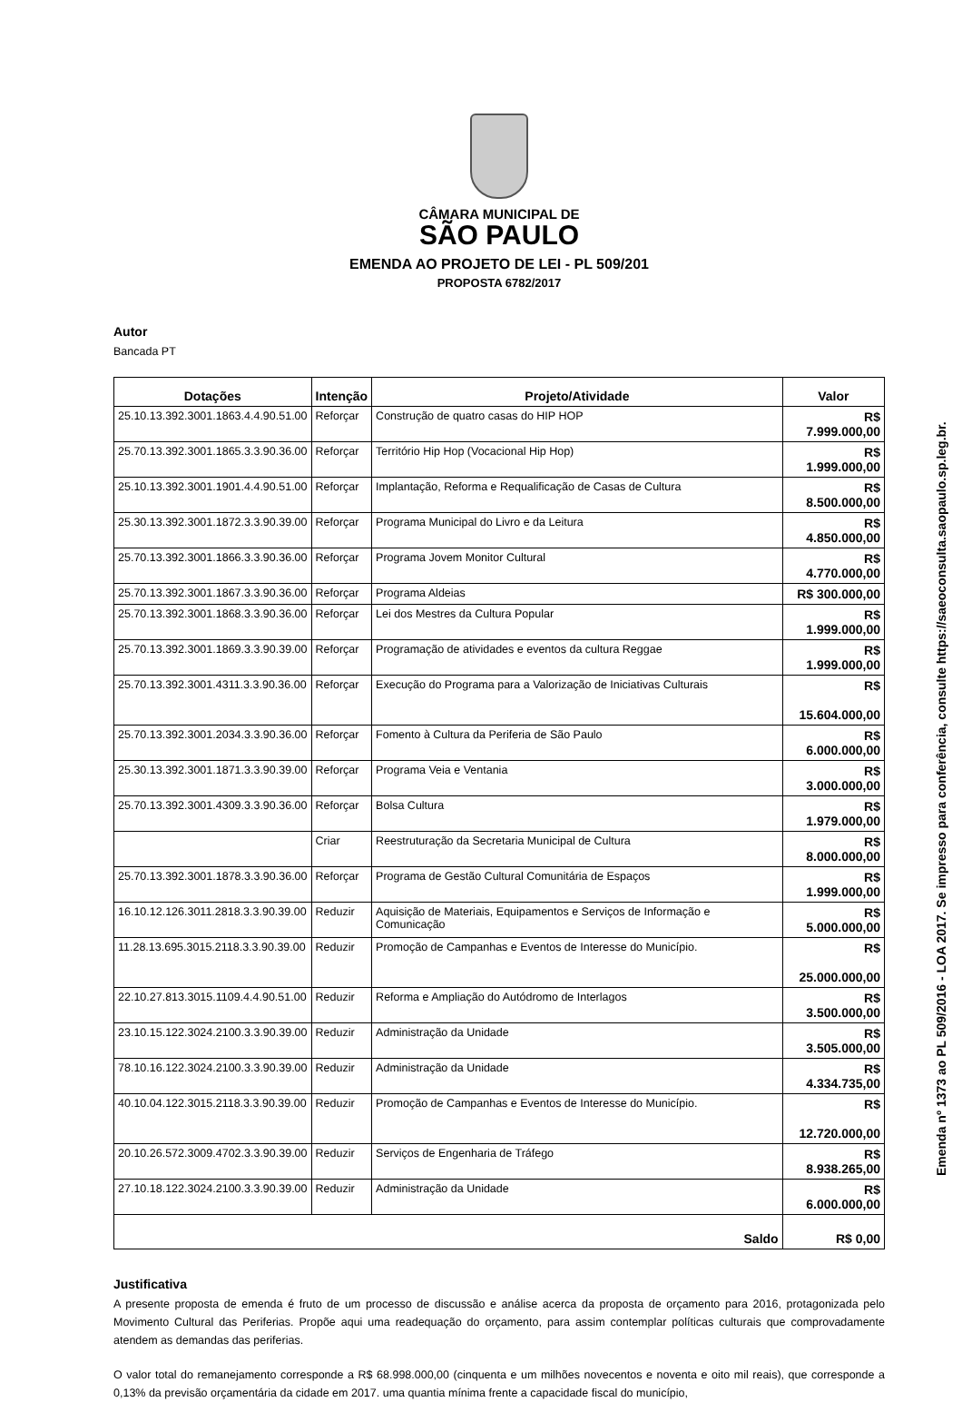CÂMARA MUNICIPAL DE
SÃO PAULO
EMENDA AO PROJETO DE LEI - PL 509/201
PROPOSTA 6782/2017
Autor
Bancada PT
| Dotações | Intenção | Projeto/Atividade | Valor |
| --- | --- | --- | --- |
| 25.10.13.392.3001.1863.4.4.90.51.00 | Reforçar | Construção de quatro casas do HIP HOP | R$ 7.999.000,00 |
| 25.70.13.392.3001.1865.3.3.90.36.00 | Reforçar | Território Hip Hop (Vocacional Hip Hop) | R$ 1.999.000,00 |
| 25.10.13.392.3001.1901.4.4.90.51.00 | Reforçar | Implantação, Reforma e Requalificação de Casas de Cultura | R$ 8.500.000,00 |
| 25.30.13.392.3001.1872.3.3.90.39.00 | Reforçar | Programa Municipal do Livro e da Leitura | R$ 4.850.000,00 |
| 25.70.13.392.3001.1866.3.3.90.36.00 | Reforçar | Programa Jovem Monitor Cultural | R$ 4.770.000,00 |
| 25.70.13.392.3001.1867.3.3.90.36.00 | Reforçar | Programa Aldeias | R$ 300.000,00 |
| 25.70.13.392.3001.1868.3.3.90.36.00 | Reforçar | Lei dos Mestres da Cultura Popular | R$ 1.999.000,00 |
| 25.70.13.392.3001.1869.3.3.90.39.00 | Reforçar | Programação de atividades e eventos da cultura Reggae | R$ 1.999.000,00 |
| 25.70.13.392.3001.4311.3.3.90.36.00 | Reforçar | Execução do Programa para a Valorização de Iniciativas Culturais | R$ 15.604.000,00 |
| 25.70.13.392.3001.2034.3.3.90.36.00 | Reforçar | Fomento à Cultura da Periferia de São Paulo | R$ 6.000.000,00 |
| 25.30.13.392.3001.1871.3.3.90.39.00 | Reforçar | Programa Veia e Ventania | R$ 3.000.000,00 |
| 25.70.13.392.3001.4309.3.3.90.36.00 | Reforçar | Bolsa Cultura | R$ 1.979.000,00 |
| | Criar | Reestruturação da Secretaria Municipal de Cultura | R$ 8.000.000,00 |
| 25.70.13.392.3001.1878.3.3.90.36.00 | Reforçar | Programa de Gestão Cultural Comunitária de Espaços | R$ 1.999.000,00 |
| 16.10.12.126.3011.2818.3.3.90.39.00 | Reduzir | Aquisição de Materiais, Equipamentos e Serviços de Informação e Comunicação | R$ 5.000.000,00 |
| 11.28.13.695.3015.2118.3.3.90.39.00 | Reduzir | Promoção de Campanhas e Eventos de Interesse do Município. | R$ 25.000.000,00 |
| 22.10.27.813.3015.1109.4.4.90.51.00 | Reduzir | Reforma e Ampliação do Autódromo de Interlagos | R$ 3.500.000,00 |
| 23.10.15.122.3024.2100.3.3.90.39.00 | Reduzir | Administração da Unidade | R$ 3.505.000,00 |
| 78.10.16.122.3024.2100.3.3.90.39.00 | Reduzir | Administração da Unidade | R$ 4.334.735,00 |
| 40.10.04.122.3015.2118.3.3.90.39.00 | Reduzir | Promoção de Campanhas e Eventos de Interesse do Município. | R$ 12.720.000,00 |
| 20.10.26.572.3009.4702.3.3.90.39.00 | Reduzir | Serviços de Engenharia de Tráfego | R$ 8.938.265,00 |
| 27.10.18.122.3024.2100.3.3.90.39.00 | Reduzir | Administração da Unidade | R$ 6.000.000,00 |
| Saldo | | | R$ 0,00 |
Justificativa
A presente proposta de emenda é fruto de um processo de discussão e análise acerca da proposta de orçamento para 2016, protagonizada pelo Movimento Cultural das Periferias. Propõe aqui uma readequação do orçamento, para assim contemplar políticas culturais que comprovadamente atendem as demandas das periferias.
O valor total do remanejamento corresponde a R$ 68.998.000,00 (cinquenta e um milhões novecentos e noventa e oito mil reais), que corresponde a 0,13% da previsão orçamentária da cidade em 2017. uma quantia mínima frente a capacidade fiscal do município,
Emenda nº 1373 ao PL 509/2016 - LOA 2017. Se impresso para conferência, consulte https://saeoconsulta.saopaulo.sp.leg.br.